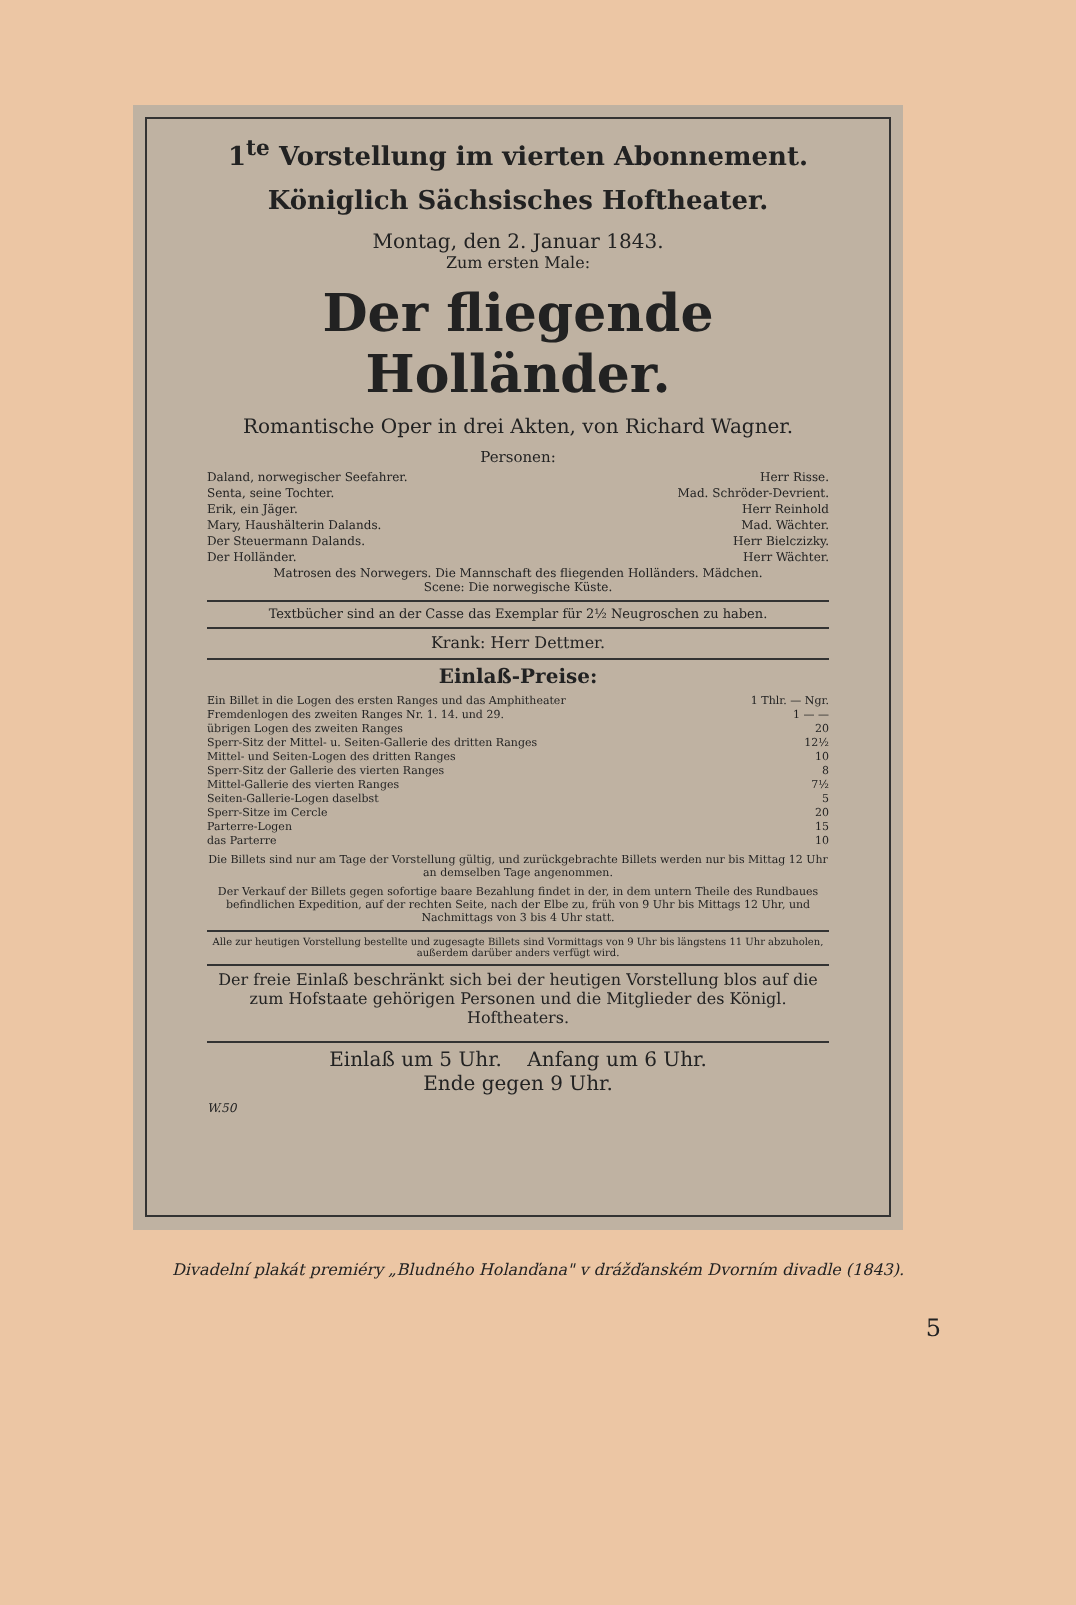1<sup>te</sup> Vorstellung im vierten Abonnement.
Königlich Sächsisches Hoftheater.
Montag, den 2. Januar 1843.
Zum ersten Male:
Der fliegende Holländer.
Romantische Oper in drei Akten, von Richard Wagner.
Personen:
Daland, norwegischer Seefahrer. Herr Risse.
Senta, seine Tochter. Mad. Schröder-Devrient.
Erik, ein Jäger. Herr Reinhold
Mary, Haushälterin Dalands. Mad. Wächter.
Der Steuermann Dalands. Herr Bielczizky.
Der Holländer. Herr Wächter.
Matrosen des Norwegers. Die Mannschaft des fliegenden Holländers. Mädchen.
Scene: Die norwegische Küste.
Textbücher sind an der Casse das Exemplar für 2½ Neugroschen zu haben.
Krank: Herr Dettmer.
Einlaß-Preise:
Ein Billet in die Logen des ersten Ranges und das Amphitheater 1 Thlr. — Ngr.
Fremdenlogen des zweiten Ranges Nr. 1. 14. und 29. 1 — —
übrigen Logen des zweiten Ranges 20
Sperr-Sitz der Mittel- u. Seiten-Gallerie des dritten Ranges 12½
Mittel- und Seiten-Logen des dritten Ranges 10
Sperr-Sitz der Gallerie des vierten Ranges 8
Mittel-Gallerie des vierten Ranges 7½
Seiten-Gallerie-Logen daselbst 5
Sperr-Sitze im Cercle 20
Parterre-Logen 15
das Parterre 10
Die Billets sind nur am Tage der Vorstellung gültig, und zurückgebrachte Billets werden nur bis Mittag 12 Uhr an demselben Tage angenommen.
Der Verkauf der Billets gegen sofortige baare Bezahlung findet in der, in dem untern Theile des Rundbaues befindlichen Expedition, auf der rechten Seite, nach der Elbe zu, früh von 9 Uhr bis Mittags 12 Uhr, und Nachmittags von 3 bis 4 Uhr statt.
Alle zur heutigen Vorstellung bestellte und zugesagte Billets sind Vormittags von 9 Uhr bis längstens 11 Uhr abzuholen, außerdem darüber anders verfügt wird.
Der freie Einlaß beschränkt sich bei der heutigen Vorstellung blos auf die zum Hofstaate gehörigen Personen und die Mitglieder des Königl. Hoftheaters.
Einlaß um 5 Uhr. Anfang um 6 Uhr.
Ende gegen 9 Uhr.
W.50
Divadelní plakát premiéry „Bludného Holanďana" v drážďanském Dvorním divadle (1843).
5